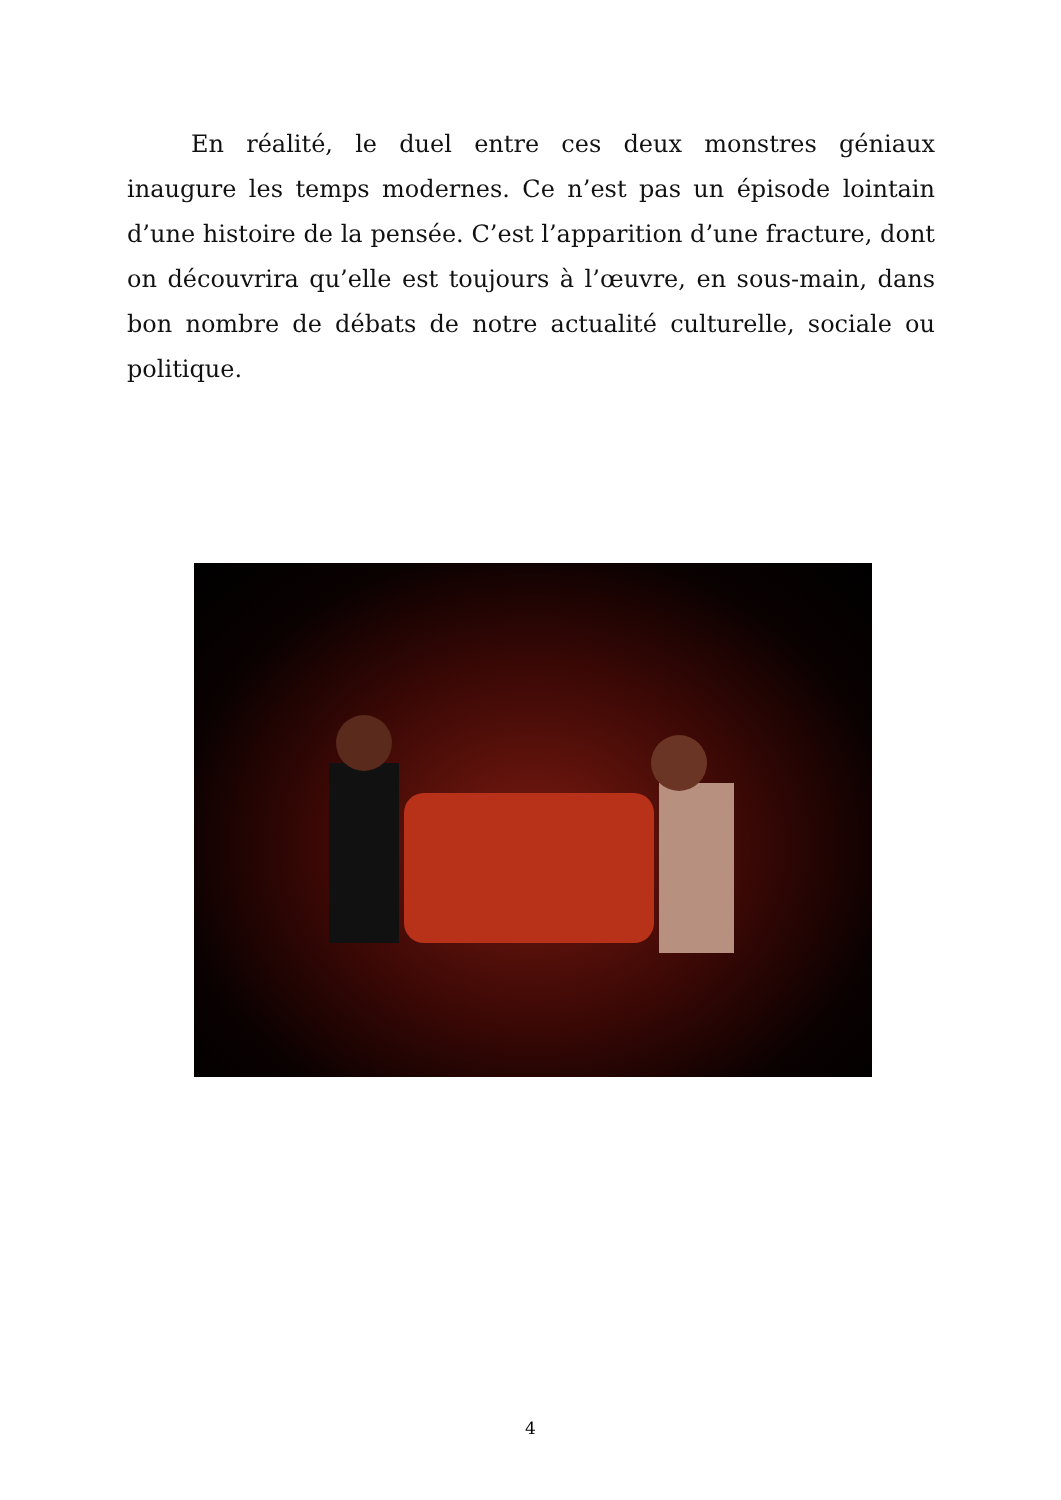En réalité, le duel entre ces deux monstres géniaux inaugure les temps modernes. Ce n’est pas un épisode lointain d’une histoire de la pensée. C’est l’apparition d’une fracture, dont on découvrira qu’elle est toujours à l’œuvre, en sous-main, dans bon nombre de débats de notre actualité culturelle, sociale ou politique.
4